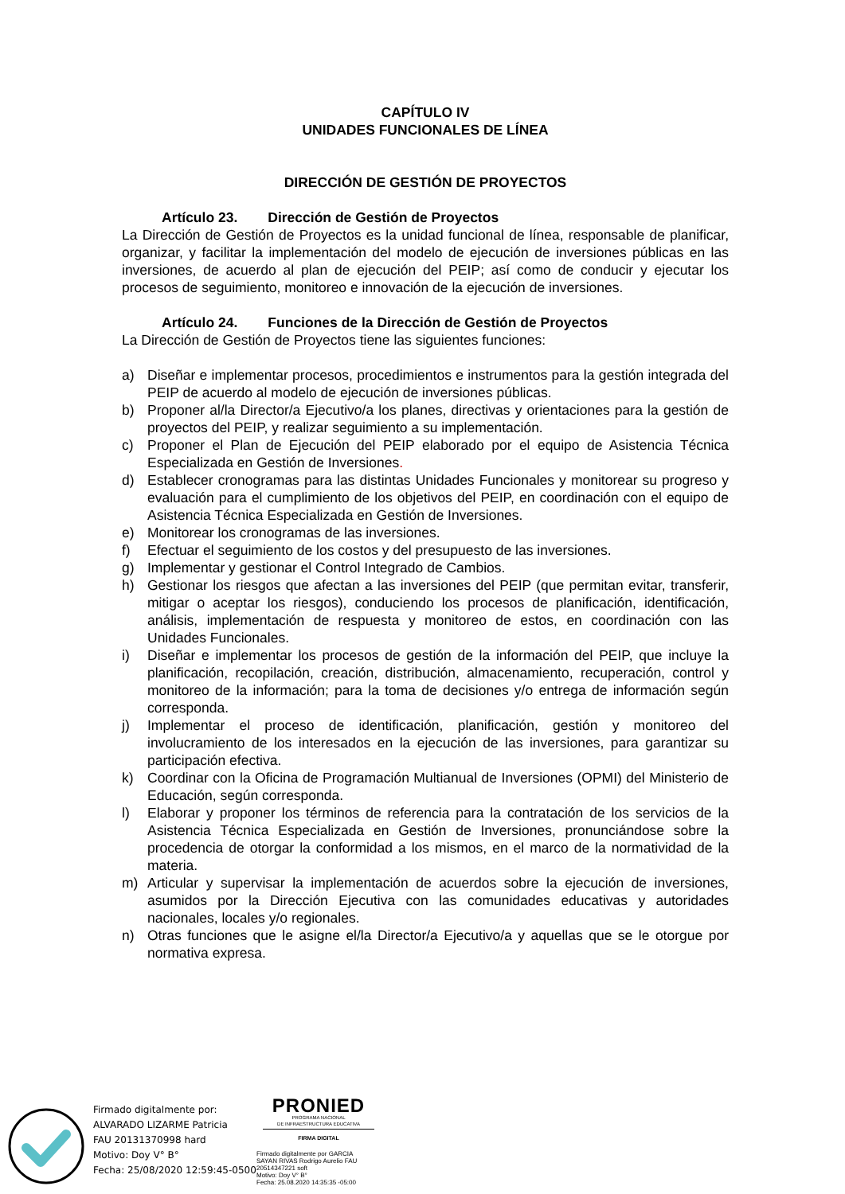CAPÍTULO IV
UNIDADES FUNCIONALES DE LÍNEA
DIRECCIÓN DE GESTIÓN DE PROYECTOS
Artículo 23. Dirección de Gestión de Proyectos
La Dirección de Gestión de Proyectos es la unidad funcional de línea, responsable de planificar, organizar, y facilitar la implementación del modelo de ejecución de inversiones públicas en las inversiones, de acuerdo al plan de ejecución del PEIP; así como de conducir y ejecutar los procesos de seguimiento, monitoreo e innovación de la ejecución de inversiones.
Artículo 24. Funciones de la Dirección de Gestión de Proyectos
La Dirección de Gestión de Proyectos tiene las siguientes funciones:
a) Diseñar e implementar procesos, procedimientos e instrumentos para la gestión integrada del PEIP de acuerdo al modelo de ejecución de inversiones públicas.
b) Proponer al/la Director/a Ejecutivo/a los planes, directivas y orientaciones para la gestión de proyectos del PEIP, y realizar seguimiento a su implementación.
c) Proponer el Plan de Ejecución del PEIP elaborado por el equipo de Asistencia Técnica Especializada en Gestión de Inversiones.
d) Establecer cronogramas para las distintas Unidades Funcionales y monitorear su progreso y evaluación para el cumplimiento de los objetivos del PEIP, en coordinación con el equipo de Asistencia Técnica Especializada en Gestión de Inversiones.
e) Monitorear los cronogramas de las inversiones.
f) Efectuar el seguimiento de los costos y del presupuesto de las inversiones.
g) Implementar y gestionar el Control Integrado de Cambios.
h) Gestionar los riesgos que afectan a las inversiones del PEIP (que permitan evitar, transferir, mitigar o aceptar los riesgos), conduciendo los procesos de planificación, identificación, análisis, implementación de respuesta y monitoreo de estos, en coordinación con las Unidades Funcionales.
i) Diseñar e implementar los procesos de gestión de la información del PEIP, que incluye la planificación, recopilación, creación, distribución, almacenamiento, recuperación, control y monitoreo de la información; para la toma de decisiones y/o entrega de información según corresponda.
j) Implementar el proceso de identificación, planificación, gestión y monitoreo del involucramiento de los interesados en la ejecución de las inversiones, para garantizar su participación efectiva.
k) Coordinar con la Oficina de Programación Multianual de Inversiones (OPMI) del Ministerio de Educación, según corresponda.
l) Elaborar y proponer los términos de referencia para la contratación de los servicios de la Asistencia Técnica Especializada en Gestión de Inversiones, pronunciándose sobre la procedencia de otorgar la conformidad a los mismos, en el marco de la normatividad de la materia.
m) Articular y supervisar la implementación de acuerdos sobre la ejecución de inversiones, asumidos por la Dirección Ejecutiva con las comunidades educativas y autoridades nacionales, locales y/o regionales.
n) Otras funciones que le asigne el/la Director/a Ejecutivo/a y aquellas que se le otorgue por normativa expresa.
Firmado digitalmente por:
ALVARADO LIZARME Patricia
FAU 20131370998 hard
Motivo: Doy V° B°
Fecha: 25/08/2020 12:59:45-0500
PRONIED
PROGRAMA NACIONAL
DE INFRAESTRUCTURA EDUCATIVA
FIRMA DIGITAL
Firmado digitalmente por GARCIA
SAYAN RIVAS Rodrigo Aurelio FAU
20514347221 soft
Motivo: Doy V° B°
Fecha: 25.08.2020 14:35:35 -05:00